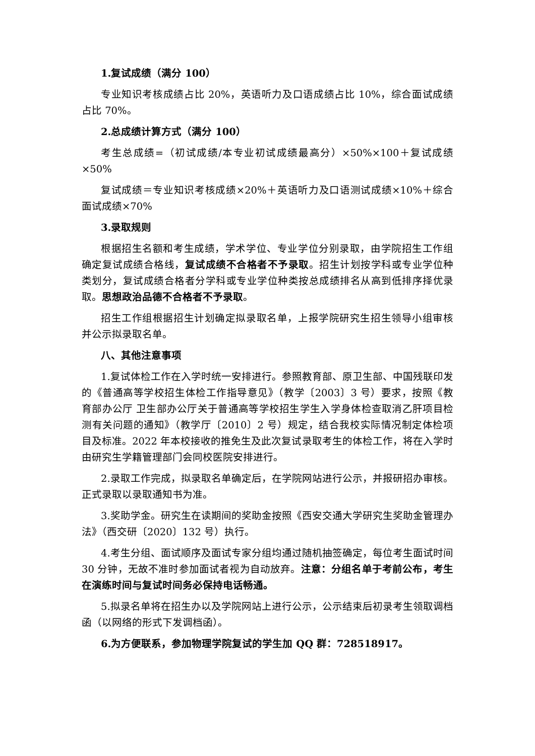1.复试成绩（满分 100）
专业知识考核成绩占比 20%，英语听力及口语成绩占比 10%，综合面试成绩占比 70%。
2.总成绩计算方式（满分 100）
考生总成绩=（初试成绩/本专业初试成绩最高分）×50%×100＋复试成绩×50%
复试成绩＝专业知识考核成绩×20%＋英语听力及口语测试成绩×10%＋综合面试成绩×70%
3.录取规则
根据招生名额和考生成绩，学术学位、专业学位分别录取，由学院招生工作组确定复试成绩合格线，复试成绩不合格者不予录取。招生计划按学科或专业学位种类划分，复试成绩合格者分学科或专业学位种类按总成绩排名从高到低排序择优录取。思想政治品德不合格者不予录取。
招生工作组根据招生计划确定拟录取名单，上报学院研究生招生领导小组审核并公示拟录取名单。
八、其他注意事项
1.复试体检工作在入学时统一安排进行。参照教育部、原卫生部、中国残联印发的《普通高等学校招生体检工作指导意见》（教学〔2003〕3 号）要求，按照《教育部办公厅 卫生部办公厅关于普通高等学校招生学生入学身体检查取消乙肝项目检测有关问题的通知》（教学厅〔2010〕2 号）规定，结合我校实际情况制定体检项目及标准。2022 年本校接收的推免生及此次复试录取考生的体检工作，将在入学时由研究生学籍管理部门会同校医院安排进行。
2.录取工作完成，拟录取名单确定后，在学院网站进行公示，并报研招办审核。正式录取以录取通知书为准。
3.奖助学金。研究生在读期间的奖助金按照《西安交通大学研究生奖助金管理办法》（西交研〔2020〕132 号）执行。
4.考生分组、面试顺序及面试专家分组均通过随机抽签确定，每位考生面试时间 30 分钟，无故不准时参加面试者视为自动放弃。注意：分组名单于考前公布，考生在演练时间与复试时间务必保持电话畅通。
5.拟录名单将在招生办以及学院网站上进行公示，公示结束后初录考生领取调档函（以网络的形式下发调档函）。
6.为方便联系，参加物理学院复试的学生加 QQ 群：728518917。